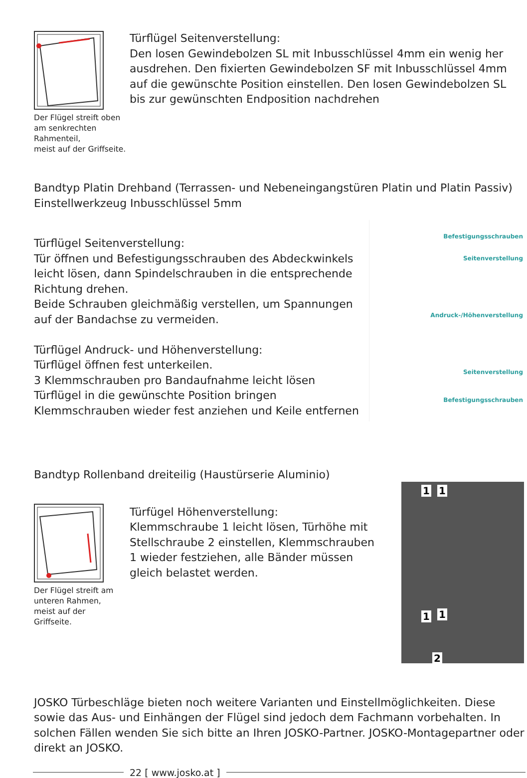Der Flügel streift oben
am senkrechten Rahmenteil,
meist auf der Griffseite.
Türflügel Seitenverstellung:
Den losen Gewindebolzen SL mit Inbusschlüssel 4mm ein wenig her ausdrehen. Den fixierten Gewindebolzen SF mit Inbusschlüssel 4mm auf die gewünschte Position einstellen. Den losen Gewindebolzen SL bis zur gewünschten Endposition nachdrehen
Bandtyp Platin Drehband (Terrassen- und Nebeneingangstüren Platin und Platin Passiv)
Einstellwerkzeug Inbusschlüssel 5mm
Türflügel Seitenverstellung:
Tür öffnen und Befestigungsschrauben des Abdeckwinkels leicht lösen, dann Spindelschrauben in die entsprechende Richtung drehen.
Beide Schrauben gleichmäßig verstellen, um Spannungen auf der Bandachse zu vermeiden.
Türflügel Andruck- und Höhenverstellung:
Türflügel öffnen fest unterkeilen.
3 Klemmschrauben pro Bandaufnahme leicht lösen
Türflügel in die gewünschte Position bringen
Klemmschrauben wieder fest anziehen und Keile entfernen
Befestigungsschrauben
Seitenverstellung
Andruck-/Höhenverstellung
Seitenverstellung
Befestigungsschrauben
Bandtyp Rollenband dreiteilig (Haustürserie Aluminio)
Der Flügel streift am
unteren Rahmen,
meist auf der
Griffseite.
Türfügel Höhenverstellung:
Klemmschraube 1 leicht lösen, Türhöhe mit Stellschraube 2 einstellen, Klemmschrauben 1 wieder festziehen, alle Bänder müssen gleich belastet werden.
1 1
1 1
2
JOSKO Türbeschläge bieten noch weitere Varianten und Einstellmöglichkeiten. Diese sowie das Aus- und Einhängen der Flügel sind jedoch dem Fachmann vorbehalten. In solchen Fällen wenden Sie sich bitte an Ihren JOSKO-Partner. JOSKO-Montagepartner oder direkt an JOSKO.
22 [ www.josko.at ]